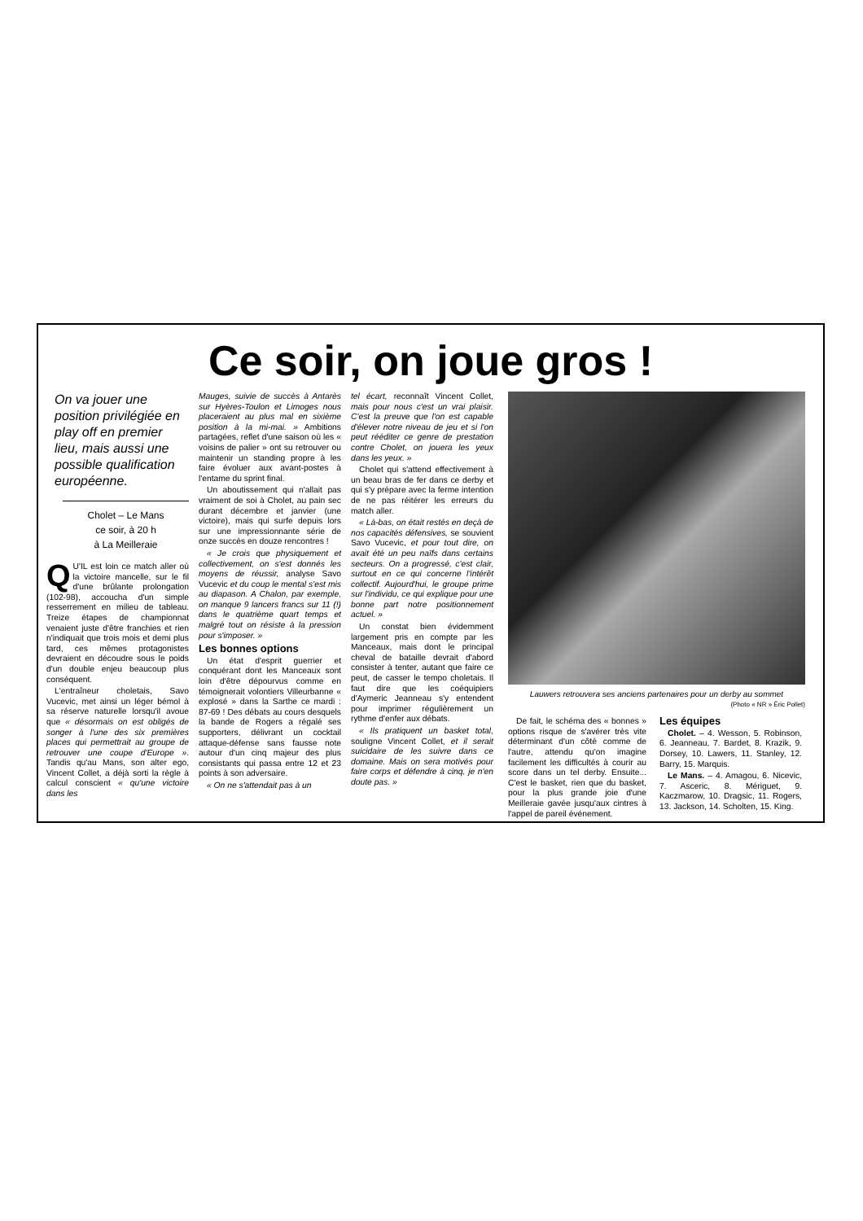Ce soir, on joue gros !
On va jouer une position privilégiée en play off en premier lieu, mais aussi une possible qualification européenne.
Cholet – Le Mans
ce soir, à 20 h
à La Meilleraie
QU'IL est loin ce match aller où la victoire mancelle, sur le fil d'une brûlante prolongation (102-98), accoucha d'un simple resserrement en milieu de tableau. Treize étapes de championnat venaient juste d'être franchies et rien n'indiquait que trois mois et demi plus tard, ces mêmes protagonistes devraient en découdre sous le poids d'un double enjeu beaucoup plus conséquent.
L'entraîneur choletais, Savo Vucevic, met ainsi un léger bémol à sa réserve naturelle lorsqu'il avoue que « désormais on est obligés de songer à l'une des six premières places qui permettrait au groupe de retrouver une coupe d'Europe ». Tandis qu'au Mans, son alter ego, Vincent Collet, a déjà sorti la règle à calcul conscient « qu'une victoire dans les
Mauges, suivie de succès à Antarès sur Hyères-Toulon et Limoges nous placeraient au plus mal en sixième position à la mi-mai. » Ambitions partagées, reflet d'une saison où les « voisins de palier » ont su retrouver ou maintenir un standing propre à les faire évoluer aux avant-postes à l'entame du sprint final.
Un aboutissement qui n'allait pas vraiment de soi à Cholet, au pain sec durant décembre et janvier (une victoire), mais qui surfe depuis lors sur une impressionnante série de onze succès en douze rencontres !
« Je crois que physiquement et collectivement, on s'est donnés les moyens de réussir, analyse Savo Vucevic et du coup le mental s'est mis au diapason. A Chalon, par exemple, on manque 9 lancers francs sur 11 (!) dans le quatrième quart temps et malgré tout on résiste à la pression pour s'imposer. »
Les bonnes options
Un état d'esprit guerrier et conquérant dont les Manceaux sont loin d'être dépourvus comme en témoignerait volontiers Villeurbanne « explosé » dans la Sarthe ce mardi : 87-69 ! Des débats au cours desquels la bande de Rogers a régalé ses supporters, délivrant un cocktail attaque-défense sans fausse note autour d'un cinq majeur des plus consistants qui passa entre 12 et 23 points à son adversaire.
« On ne s'attendait pas à un
tel écart, reconnaît Vincent Collet, mais pour nous c'est un vrai plaisir. C'est la preuve que l'on est capable d'élever notre niveau de jeu et si l'on peut rééditer ce genre de prestation contre Cholet, on jouera les yeux dans les yeux. »
Cholet qui s'attend effectivement à un beau bras de fer dans ce derby et qui s'y prépare avec la ferme intention de ne pas réitérer les erreurs du match aller.
« Là-bas, on était restés en deçà de nos capacités défensives, se souvient Savo Vucevic, et pour tout dire, on avait été un peu naïfs dans certains secteurs. On a progressé, c'est clair, surtout en ce qui concerne l'intérêt collectif. Aujourd'hui, le groupe prime sur l'individu, ce qui explique pour une bonne part notre positionnement actuel. »
Un constat bien évidemment largement pris en compte par les Manceaux, mais dont le principal cheval de bataille devrait d'abord consister à tenter, autant que faire ce peut, de casser le tempo choletais. Il faut dire que les coéquipiers d'Aymeric Jeanneau s'y entendent pour imprimer régulièrement un rythme d'enfer aux débats.
« Ils pratiquent un basket total, souligne Vincent Collet, et il serait suicidaire de les suivre dans ce domaine. Mais on sera motivés pour faire corps et défendre à cinq, je n'en doute pas. »
Lauwers retrouvera ses anciens partenaires pour un derby au sommet
(Photo « NR » Éric Pollet)
De fait, le schéma des « bonnes » options risque de s'avérer très vite déterminant d'un côté comme de l'autre, attendu qu'on imagine facilement les difficultés à courir au score dans un tel derby. Ensuite... C'est le basket, rien que du basket, pour la plus grande joie d'une Meilleraie gavée jusqu'aux cintres à l'appel de pareil événement.
Les équipes
Cholet. – 4. Wesson, 5. Robinson, 6. Jeanneau, 7. Bardet, 8. Krazik, 9. Dorsey, 10. Lawers, 11. Stanley, 12. Barry, 15. Marquis.
Le Mans. – 4. Amagou, 6. Nicevic, 7. Asceric, 8. Mériguet, 9. Kaczmarow, 10. Dragsic, 11. Rogers, 13. Jackson, 14. Scholten, 15. King.